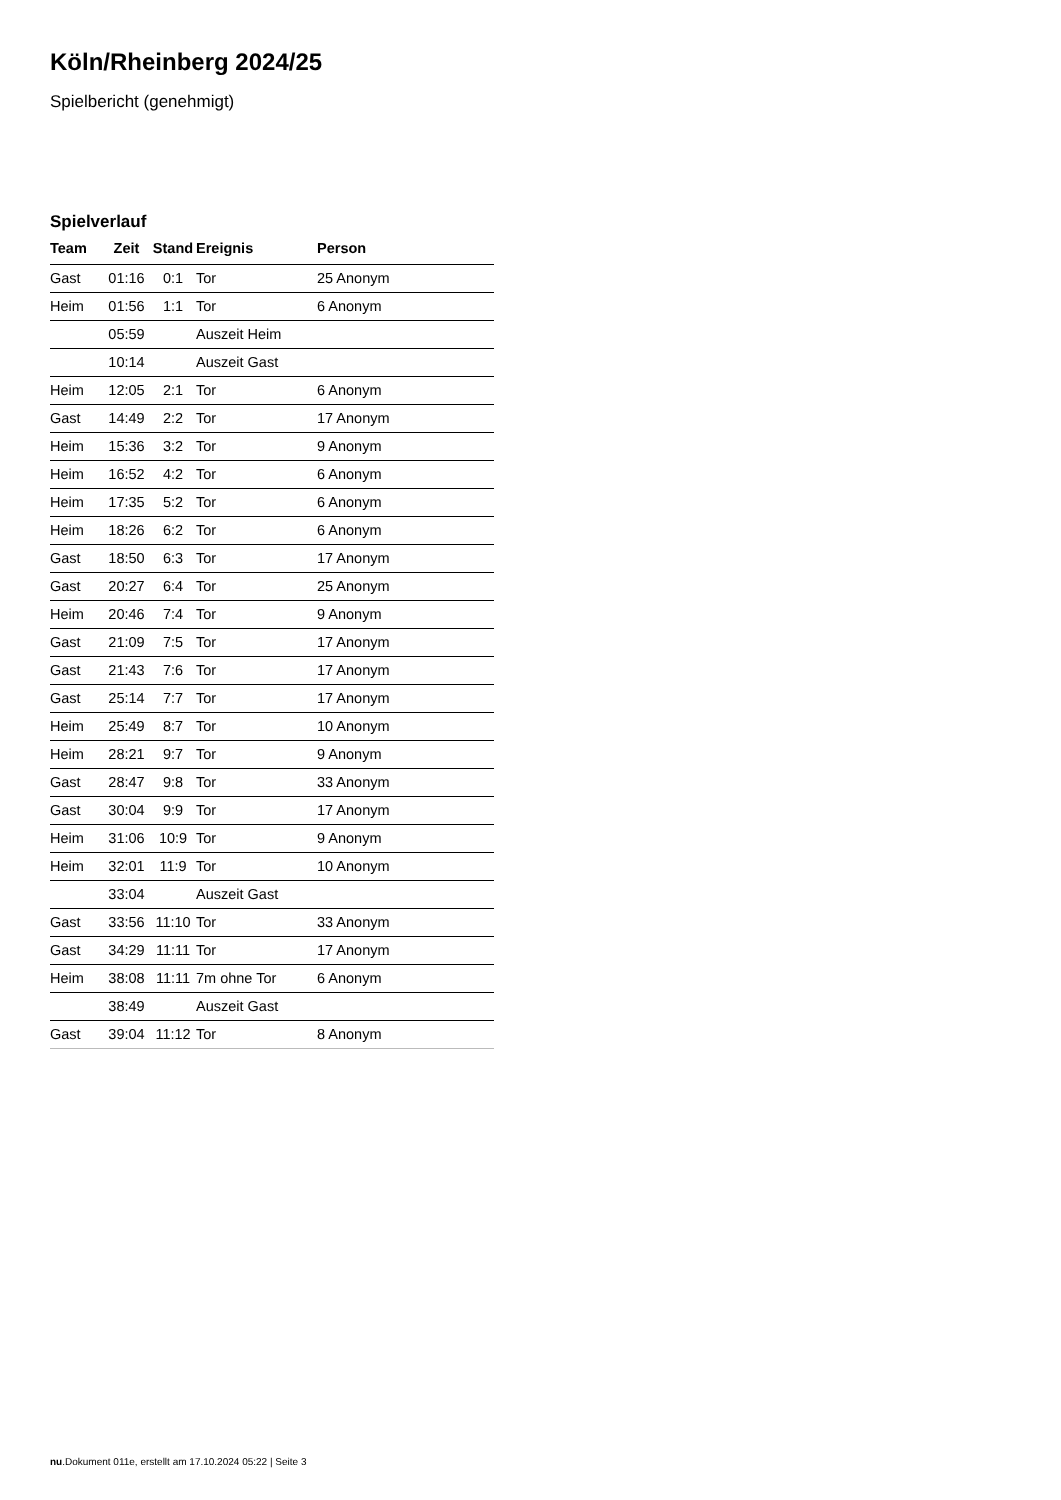Köln/Rheinberg 2024/25
Spielbericht (genehmigt)
Spielverlauf
| Team | Zeit | Stand | Ereignis | Person |
| --- | --- | --- | --- | --- |
| Gast | 01:16 | 0:1 | Tor | 25 Anonym |
| Heim | 01:56 | 1:1 | Tor | 6 Anonym |
| | 05:59 | | Auszeit Heim | |
| | 10:14 | | Auszeit Gast | |
| Heim | 12:05 | 2:1 | Tor | 6 Anonym |
| Gast | 14:49 | 2:2 | Tor | 17 Anonym |
| Heim | 15:36 | 3:2 | Tor | 9 Anonym |
| Heim | 16:52 | 4:2 | Tor | 6 Anonym |
| Heim | 17:35 | 5:2 | Tor | 6 Anonym |
| Heim | 18:26 | 6:2 | Tor | 6 Anonym |
| Gast | 18:50 | 6:3 | Tor | 17 Anonym |
| Gast | 20:27 | 6:4 | Tor | 25 Anonym |
| Heim | 20:46 | 7:4 | Tor | 9 Anonym |
| Gast | 21:09 | 7:5 | Tor | 17 Anonym |
| Gast | 21:43 | 7:6 | Tor | 17 Anonym |
| Gast | 25:14 | 7:7 | Tor | 17 Anonym |
| Heim | 25:49 | 8:7 | Tor | 10 Anonym |
| Heim | 28:21 | 9:7 | Tor | 9 Anonym |
| Gast | 28:47 | 9:8 | Tor | 33 Anonym |
| Gast | 30:04 | 9:9 | Tor | 17 Anonym |
| Heim | 31:06 | 10:9 | Tor | 9 Anonym |
| Heim | 32:01 | 11:9 | Tor | 10 Anonym |
| | 33:04 | | Auszeit Gast | |
| Gast | 33:56 | 11:10 | Tor | 33 Anonym |
| Gast | 34:29 | 11:11 | Tor | 17 Anonym |
| Heim | 38:08 | 11:11 | 7m ohne Tor | 6 Anonym |
| | 38:49 | | Auszeit Gast | |
| Gast | 39:04 | 11:12 | Tor | 8 Anonym |
nu.Dokument 011e, erstellt am 17.10.2024 05:22 | Seite 3